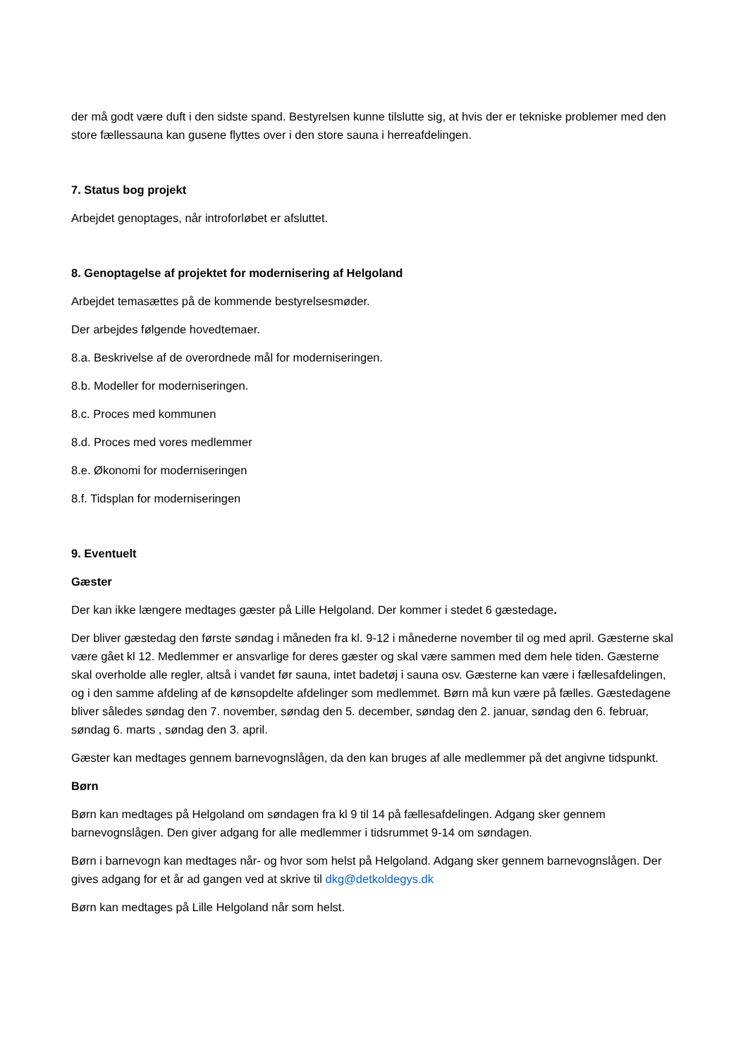der må godt være duft i den sidste spand. Bestyrelsen kunne tilslutte sig, at hvis der er tekniske problemer med den store fællessauna kan gusene flyttes over i den store sauna i herreafdelingen.
7. Status bog projekt
Arbejdet genoptages, når introforløbet er afsluttet.
8. Genoptagelse af projektet for modernisering af Helgoland
Arbejdet temasættes på de kommende bestyrelsesmøder.
Der arbejdes følgende hovedtemaer.
8.a. Beskrivelse af de overordnede mål for moderniseringen.
8.b. Modeller for moderniseringen.
8.c. Proces med kommunen
8.d. Proces med vores medlemmer
8.e. Økonomi for moderniseringen
8.f. Tidsplan for moderniseringen
9. Eventuelt
Gæster
Der kan ikke længere medtages gæster på Lille Helgoland. Der kommer i stedet 6 gæstedage.
Der bliver gæstedag den første søndag i måneden fra kl. 9-12 i månederne november til og med april. Gæsterne skal være gået kl 12. Medlemmer er ansvarlige for deres gæster og skal være sammen med dem hele tiden. Gæsterne skal overholde alle regler, altså i vandet før sauna, intet badetøj i sauna osv. Gæsterne kan være i fællesafdelingen, og i den samme afdeling af de kønsopdelte afdelinger som medlemmet. Børn må kun være på fælles. Gæstedagene bliver således søndag den 7. november, søndag den 5. december, søndag den 2. januar, søndag den 6. februar, søndag 6. marts , søndag den 3. april.
Gæster kan medtages gennem barnevognslågen, da den kan bruges af alle medlemmer på det angivne tidspunkt.
Børn
Børn kan medtages på Helgoland om søndagen fra kl 9 til 14 på fællesafdelingen. Adgang sker gennem barnevognslågen. Den giver adgang for alle medlemmer i tidsrummet 9-14 om søndagen.
Børn i barnevogn kan medtages når- og hvor som helst på Helgoland. Adgang sker gennem barnevognslågen. Der gives adgang for et år ad gangen ved at skrive til dkg@detkoldegys.dk
Børn kan medtages på Lille Helgoland når som helst.